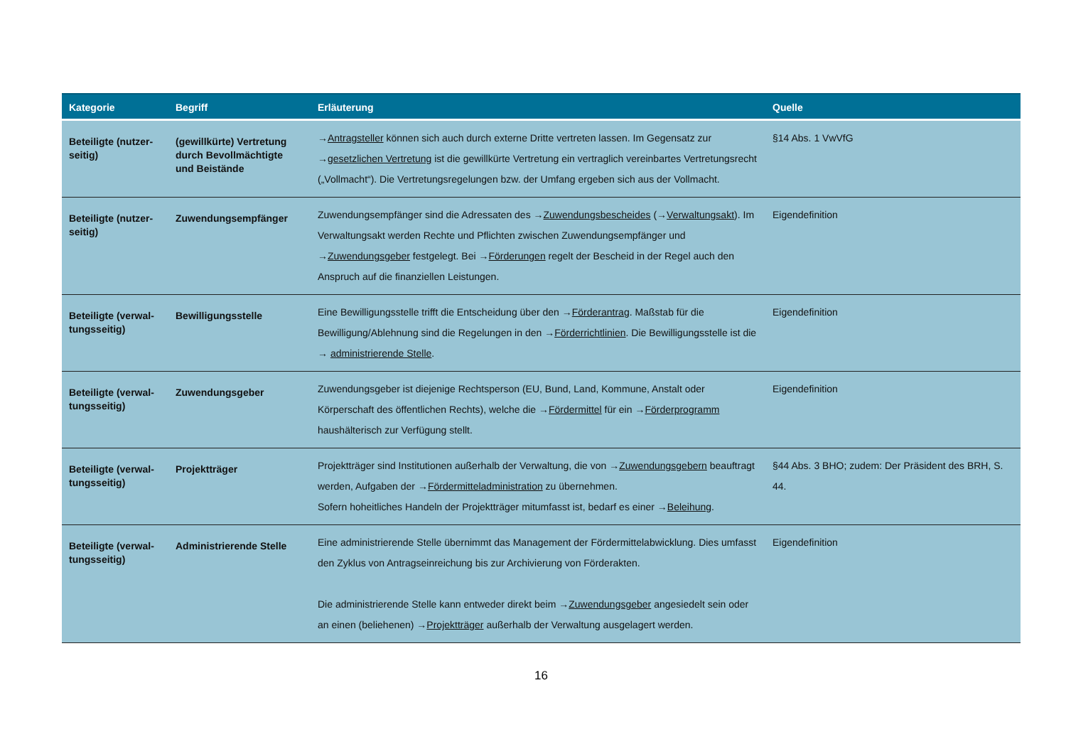| Kategorie | Begriff | Erläuterung | Quelle |
| --- | --- | --- | --- |
| Beteiligte (nutzer-seitig) | (gewillkürte) Vertretung durch Bevollmächtigte und Beistände | → Antragsteller können sich auch durch externe Dritte vertreten lassen. Im Gegensatz zur → gesetzlichen Vertretung ist die gewillkürte Vertretung ein vertraglich vereinbartes Vertretungsrecht („Vollmacht“). Die Vertretungsregelungen bzw. der Umfang ergeben sich aus der Vollmacht. | §14 Abs. 1 VwVfG |
| Beteiligte (nutzer-seitig) | Zuwendungsempfänger | Zuwendungsempfänger sind die Adressaten des → Zuwendungsbescheides (→ Verwaltungsakt ). Im Verwaltungsakt werden Rechte und Pflichten zwischen Zuwendungsempfänger und → Zuwendungsgeber festgelegt. Bei → Förderungen regelt der Bescheid in der Regel auch den Anspruch auf die finanziellen Leistungen. | Eigendefinition |
| Beteiligte (verwal-tungsseitig) | Bewilligungsstelle | Eine Bewilligungsstelle trifft die Entscheidung über den → Förderantrag . Maßstab für die Bewilligung/Ablehnung sind die Regelungen in den → Förderrichtlinien . Die Bewilligungsstelle ist die → administrierende Stelle . | Eigendefinition |
| Beteiligte (verwal-tungsseitig) | Zuwendungsgeber | Zuwendungsgeber ist diejenige Rechtsperson (EU, Bund, Land, Kommune, Anstalt oder Körperschaft des öffentlichen Rechts), welche die → Fördermittel für ein → Förderprogramm haushälterisch zur Verfügung stellt. | Eigendefinition |
| Beteiligte (verwal-tungsseitig) | Projektträger | Projektträger sind Institutionen außerhalb der Verwaltung, die von → Zuwendungsgebern beauftragt werden, Aufgaben der → Fördermitteladministration zu übernehmen. Sofern hoheitliches Handeln der Projektträger mitumfasst ist, bedarf es einer → Beleihung . | §44 Abs. 3 BHO; zudem: Der Präsident des BRH, S. 44. |
| Beteiligte (verwal-tungsseitig) | Administrierende Stelle | Eine administrierende Stelle übernimmt das Management der Fördermittelabwicklung. Dies umfasst den Zyklus von Antragseinreichung bis zur Archivierung von Förderakten. Die administrierende Stelle kann entweder direkt beim → Zuwendungsgeber angesiedelt sein oder an einen (beliehenen) → Projektträger außerhalb der Verwaltung ausgelagert werden. | Eigendefinition |
16